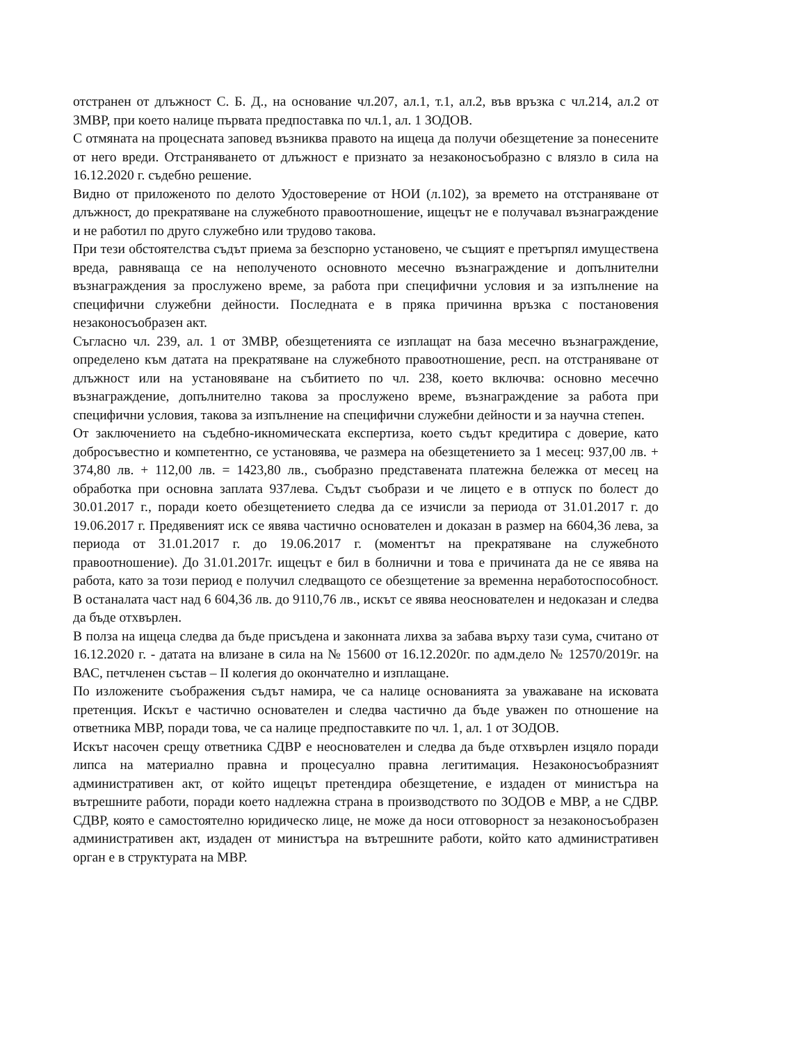отстранен от длъжност С. Б. Д., на основание чл.207, ал.1, т.1, ал.2, във връзка с чл.214, ал.2 от ЗМВР, при което налице първата предпоставка по чл.1, ал. 1 ЗОДОВ.
С отмяната на процесната заповед възниква правото на ищеца да получи обезщетение за понесените от него вреди. Отстраняването от длъжност е признато за незаконосъобразно с влязло в сила на 16.12.2020 г. съдебно решение.
Видно от приложеното по делото Удостоверение от НОИ (л.102), за времето на отстраняване от длъжност, до прекратяване на служебното правоотношение, ищецът не е получавал възнаграждение и не работил по друго служебно или трудово такова.
При тези обстоятелства съдът приема за безспорно установено, че същият е претърпял имуществена вреда, равняваща се на неполученото основното месечно възнаграждение и допълнителни възнаграждения за прослужено време, за работа при специфични условия и за изпълнение на специфични служебни дейности. Последната е в пряка причинна връзка с постановения незаконосъобразен акт.
Съгласно чл. 239, ал. 1 от ЗМВР, обезщетенията се изплащат на база месечно възнаграждение, определено към датата на прекратяване на служебното правоотношение, респ. на отстраняване от длъжност или на установяване на събитието по чл. 238, което включва: основно месечно възнаграждение, допълнително такова за прослужено време, възнаграждение за работа при специфични условия, такова за изпълнение на специфични служебни дейности и за научна степен.
От заключението на съдебно-икномическата експертиза, което съдът кредитира с доверие, като добросъвестно и компетентно, се установява, че размера на обезщетението за 1 месец: 937,00 лв. + 374,80 лв. + 112,00 лв. = 1423,80 лв., съобразно представената платежна бележка от месец на обработка при основна заплата 937лева. Съдът съобрази и че лицето е в отпуск по болест до 30.01.2017 г., поради което обезщетението следва да се изчисли за периода от 31.01.2017 г. до 19.06.2017 г. Предявеният иск се явява частично основателен и доказан в размер на 6604,36 лева, за периода от 31.01.2017 г. до 19.06.2017 г. (моментът на прекратяване на служебното правоотношение). До 31.01.2017г. ищецът е бил в болнични и това е причината да не се явява на работа, като за този период е получил следващото се обезщетение за временна неработоспособност. В останалата част над 6 604,36 лв. до 9110,76 лв., искът се явява неоснователен и недоказан и следва да бъде отхвърлен.
В полза на ищеца следва да бъде присъдена и законната лихва за забава върху тази сума, считано от 16.12.2020 г. - датата на влизане в сила на № 15600 от 16.12.2020г. по адм.дело № 12570/2019г. на ВАС, петчленен състав – II колегия до окончателно и изплащане.
По изложените съображения съдът намира, че са налице основанията за уважаване на исковата претенция. Искът е частично основателен и следва частично да бъде уважен по отношение на ответника МВР, поради това, че са налице предпоставките по чл. 1, ал. 1 от ЗОДОВ.
Искът насочен срещу ответника СДВР е неоснователен и следва да бъде отхвърлен изцяло поради липса на материално правна и процесуално правна легитимация. Незаконосъобразният административен акт, от който ищецът претендира обезщетение, е издаден от министъра на вътрешните работи, поради което надлежна страна в производството по ЗОДОВ е МВР, а не СДВР. СДВР, която е самостоятелно юридическо лице, не може да носи отговорност за незаконосъобразен административен акт, издаден от министъра на вътрешните работи, който като административен орган е в структурата на МВР.